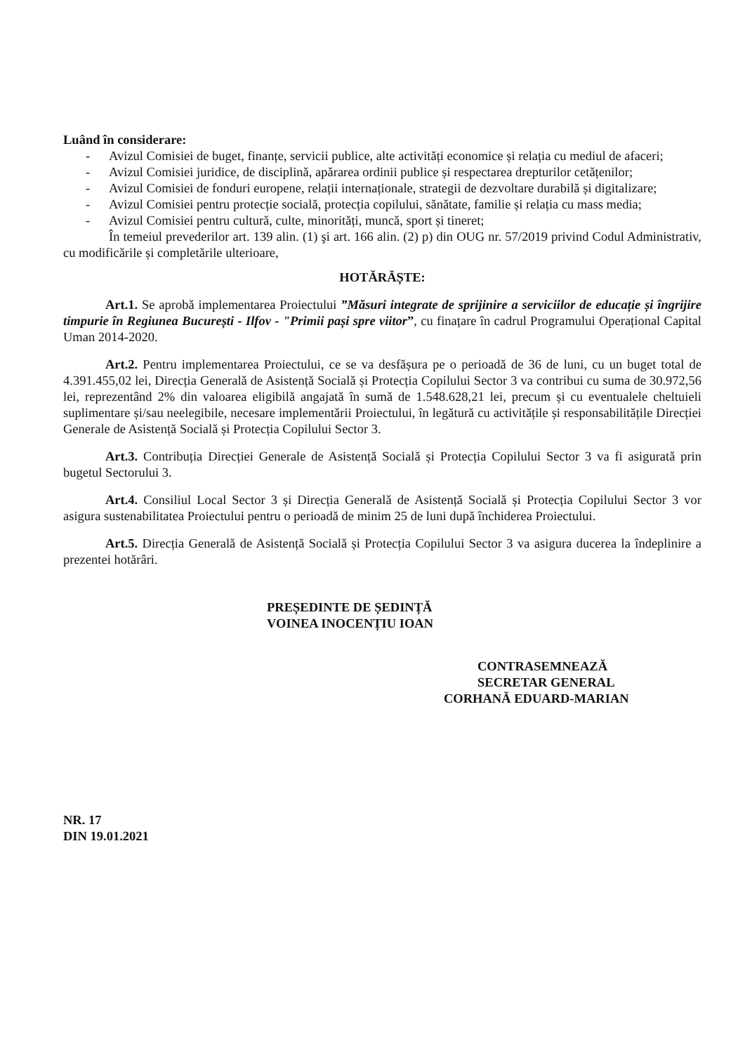Luând în considerare:
- Avizul Comisiei de buget, finanțe, servicii publice, alte activități economice și relația cu mediul de afaceri;
- Avizul Comisiei juridice, de disciplină, apărarea ordinii publice și respectarea drepturilor cetățenilor;
- Avizul Comisiei de fonduri europene, relații internaționale, strategii de dezvoltare durabilă și digitalizare;
- Avizul Comisiei pentru protecție socială, protecția copilului, sănătate, familie și relația cu mass media;
- Avizul Comisiei pentru cultură, culte, minorități, muncă, sport și tineret;
În temeiul prevederilor art. 139 alin. (1) şi art. 166 alin. (2) p) din OUG nr. 57/2019 privind Codul Administrativ, cu modificările și completările ulterioare,
HOTĂRĂȘTE:
Art.1. Se aprobă implementarea Proiectului ”Măsuri integrate de sprijinire a serviciilor de educație și îngrijire timpurie în Regiunea București - Ilfov - "Primii pași spre viitor”, cu finațare în cadrul Programului Operațional Capital Uman 2014-2020.
Art.2. Pentru implementarea Proiectului, ce se va desfășura pe o perioadă de 36 de luni, cu un buget total de 4.391.455,02 lei, Direcția Generală de Asistență Socială și Protecția Copilului Sector 3 va contribui cu suma de 30.972,56 lei, reprezentând 2% din valoarea eligibilă angajată în sumă de 1.548.628,21 lei, precum și cu eventualele cheltuieli suplimentare și/sau neelegibile, necesare implementării Proiectului, în legătură cu activitățile și responsabilitățile Direcției Generale de Asistență Socială și Protecția Copilului Sector 3.
Art.3. Contribuția Direcției Generale de Asistență Socială și Protecția Copilului Sector 3 va fi asigurată prin bugetul Sectorului 3.
Art.4. Consiliul Local Sector 3 și Direcția Generală de Asistență Socială și Protecția Copilului Sector 3 vor asigura sustenabilitatea Proiectului pentru o perioadă de minim 25 de luni după închiderea Proiectului.
Art.5. Direcția Generală de Asistență Socială și Protecția Copilului Sector 3 va asigura ducerea la îndeplinire a prezentei hotărâri.
PREȘEDINTE DE ȘEDINȚĂ
VOINEA INOCENȚIU IOAN
CONTRASEMNEAZĂ
SECRETAR GENERAL
CORHANĂ EDUARD-MARIAN
NR. 17
DIN 19.01.2021